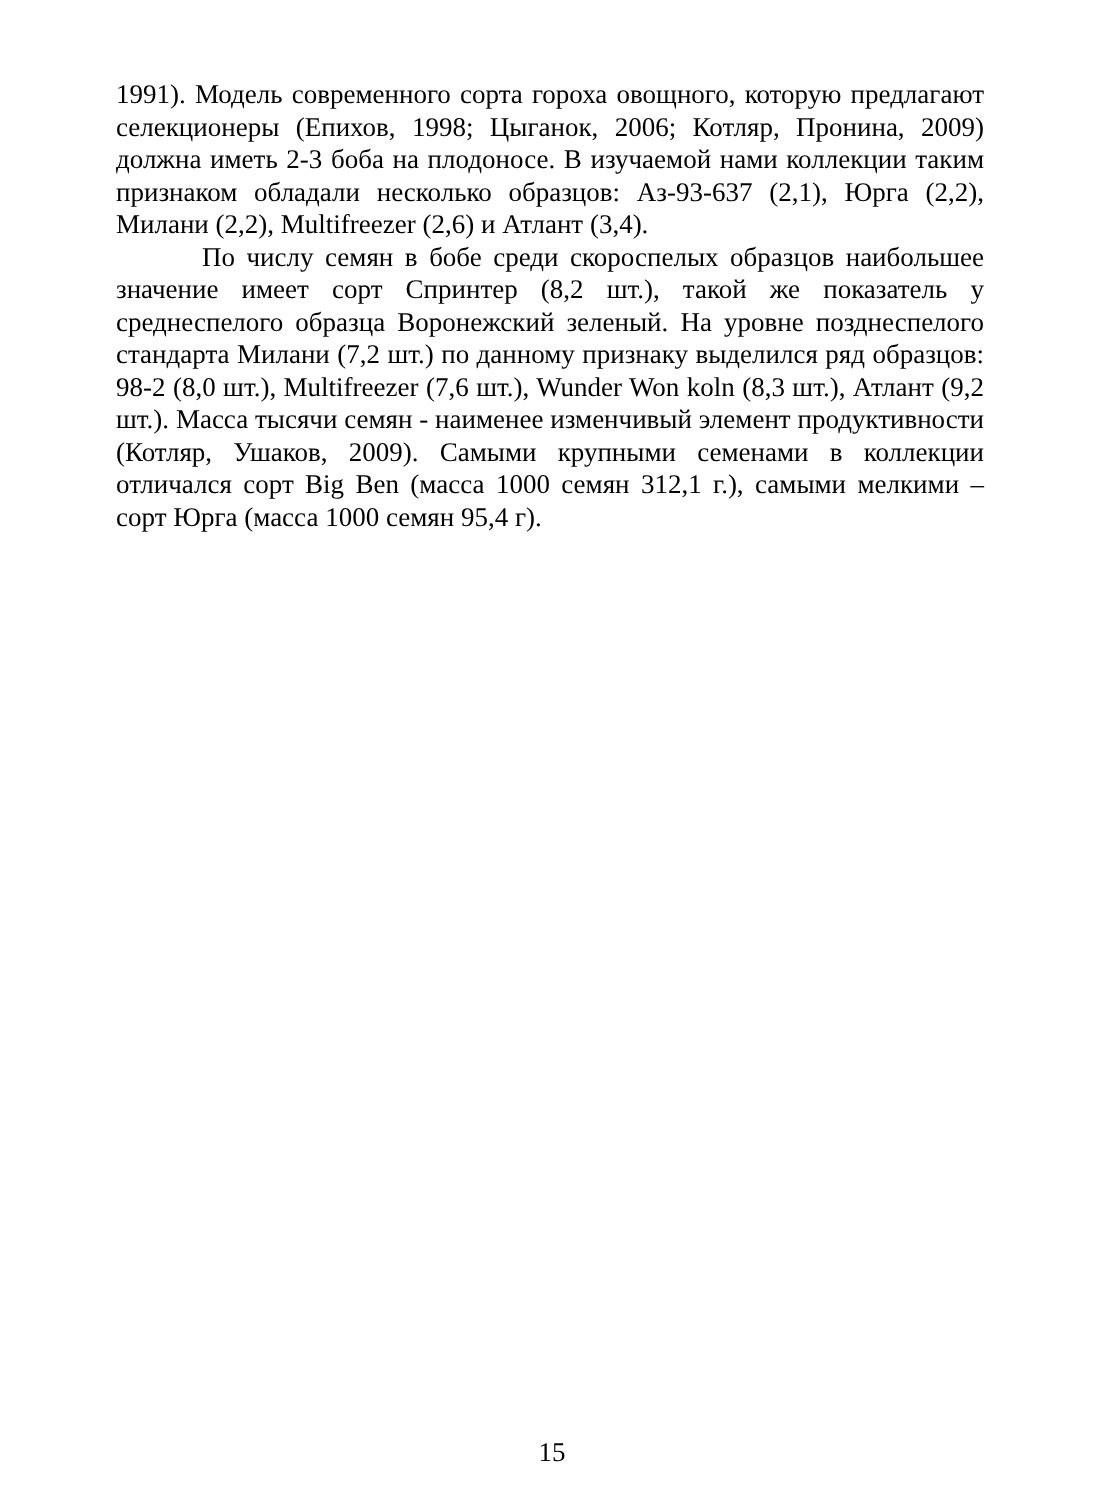1991). Модель современного сорта гороха овощного, которую предлагают селекционеры (Епихов, 1998; Цыганок, 2006; Котляр, Пронина, 2009) должна иметь 2-3 боба на плодоносе. В изучаемой нами коллекции таким признаком обладали несколько образцов: Аз-93-637 (2,1), Юрга (2,2), Милани (2,2), Multifreezer (2,6) и Атлант (3,4).
По числу семян в бобе среди скороспелых образцов наибольшее значение имеет сорт Спринтер (8,2 шт.), такой же показатель у среднеспелого образца Воронежский зеленый. На уровне позднеспелого стандарта Милани (7,2 шт.) по данному признаку выделился ряд образцов: 98-2 (8,0 шт.), Multifreezer (7,6 шт.), Wunder Won koln (8,3 шт.), Атлант (9,2 шт.). Масса тысячи семян - наименее изменчивый элемент продуктивности (Котляр, Ушаков, 2009). Самыми крупными семенами в коллекции отличался сорт Big Ben (масса 1000 семян 312,1 г.), самыми мелкими – сорт Юрга (масса 1000 семян 95,4 г).
15